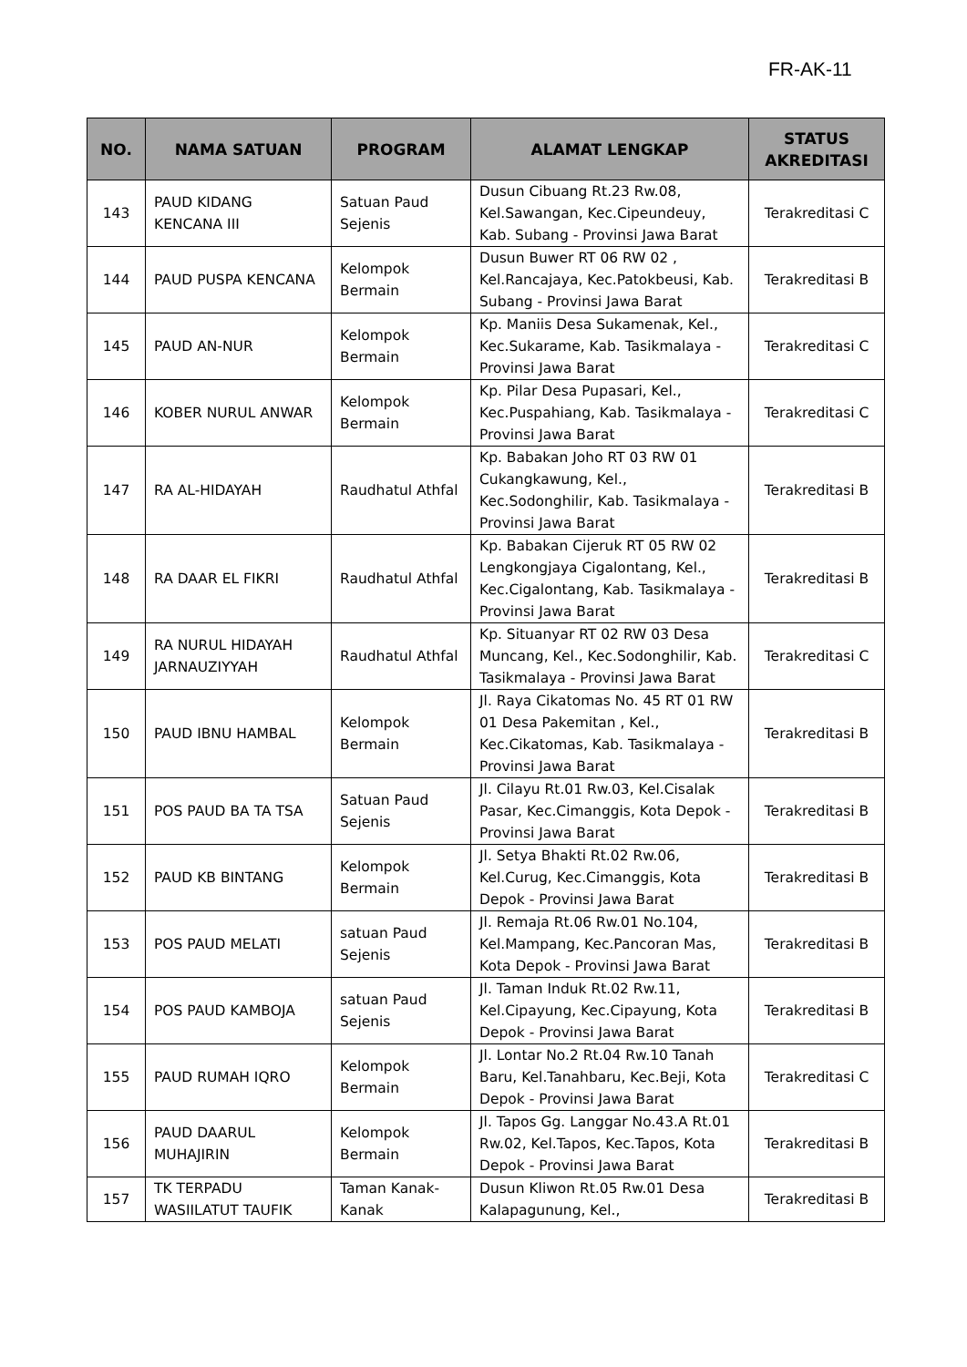FR-AK-11
| NO. | NAMA SATUAN | PROGRAM | ALAMAT LENGKAP | STATUS AKREDITASI |
| --- | --- | --- | --- | --- |
| 143 | PAUD KIDANG KENCANA III | Satuan Paud Sejenis | Dusun Cibuang Rt.23 Rw.08, Kel.Sawangan, Kec.Cipeundeuy, Kab. Subang - Provinsi Jawa Barat | Terakreditasi C |
| 144 | PAUD PUSPA KENCANA | Kelompok Bermain | Dusun Buwer RT 06 RW 02 , Kel.Rancajaya, Kec.Patokbeusi, Kab. Subang - Provinsi Jawa Barat | Terakreditasi B |
| 145 | PAUD AN-NUR | Kelompok Bermain | Kp. Maniis Desa Sukamenak, Kel., Kec.Sukarame, Kab. Tasikmalaya - Provinsi Jawa Barat | Terakreditasi C |
| 146 | KOBER NURUL ANWAR | Kelompok Bermain | Kp. Pilar Desa Pupasari, Kel., Kec.Puspahiang, Kab. Tasikmalaya - Provinsi Jawa Barat | Terakreditasi C |
| 147 | RA AL-HIDAYAH | Raudhatul Athfal | Kp. Babakan Joho RT 03 RW 01 Cukangkawung, Kel., Kec.Sodonghilir, Kab. Tasikmalaya - Provinsi Jawa Barat | Terakreditasi B |
| 148 | RA DAAR EL FIKRI | Raudhatul Athfal | Kp. Babakan Cijeruk RT 05 RW 02 Lengkongjaya Cigalontang, Kel., Kec.Cigalontang, Kab. Tasikmalaya - Provinsi Jawa Barat | Terakreditasi B |
| 149 | RA NURUL HIDAYAH JARNAUZIYYAH | Raudhatul Athfal | Kp. Situanyar RT 02 RW 03 Desa Muncang, Kel., Kec.Sodonghilir, Kab. Tasikmalaya - Provinsi Jawa Barat | Terakreditasi C |
| 150 | PAUD IBNU HAMBAL | Kelompok Bermain | Jl. Raya Cikatomas No. 45 RT 01 RW 01 Desa Pakemitan , Kel., Kec.Cikatomas, Kab. Tasikmalaya - Provinsi Jawa Barat | Terakreditasi B |
| 151 | POS PAUD BA TA TSA | Satuan Paud Sejenis | Jl. Cilayu Rt.01 Rw.03, Kel.Cisalak Pasar, Kec.Cimanggis, Kota Depok - Provinsi Jawa Barat | Terakreditasi B |
| 152 | PAUD KB BINTANG | Kelompok Bermain | Jl. Setya Bhakti Rt.02 Rw.06, Kel.Curug, Kec.Cimanggis, Kota Depok - Provinsi Jawa Barat | Terakreditasi B |
| 153 | POS PAUD MELATI | satuan Paud Sejenis | Jl. Remaja Rt.06 Rw.01 No.104, Kel.Mampang, Kec.Pancoran Mas, Kota Depok - Provinsi Jawa Barat | Terakreditasi B |
| 154 | POS PAUD KAMBOJA | satuan Paud Sejenis | Jl. Taman Induk Rt.02 Rw.11, Kel.Cipayung, Kec.Cipayung, Kota Depok - Provinsi Jawa Barat | Terakreditasi B |
| 155 | PAUD RUMAH IQRO | Kelompok Bermain | Jl. Lontar No.2 Rt.04 Rw.10 Tanah Baru, Kel.Tanahbaru, Kec.Beji, Kota Depok - Provinsi Jawa Barat | Terakreditasi C |
| 156 | PAUD DAARUL MUHAJIRIN | Kelompok Bermain | Jl. Tapos Gg. Langgar No.43.A Rt.01 Rw.02, Kel.Tapos, Kec.Tapos, Kota Depok - Provinsi Jawa Barat | Terakreditasi B |
| 157 | TK TERPADU WASIILATUT TAUFIK | Taman Kanak-Kanak | Dusun Kliwon Rt.05 Rw.01 Desa Kalapagunung, Kel., | Terakreditasi B |